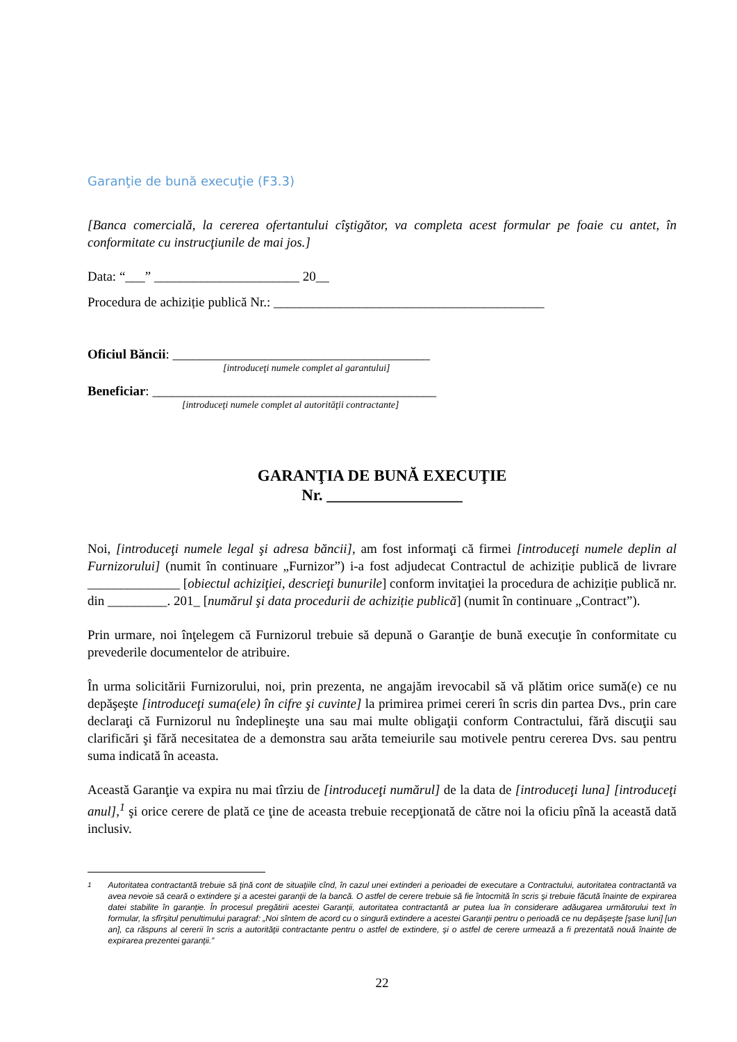Garanţie de bună execuţie (F3.3)
[Banca comercială, la cererea ofertantului cîştigător, va completa acest formular pe foaie cu antet, în conformitate cu instrucţiunile de mai jos.]
Data: “___” ______________________ 20__
Procedura de achiziție publică Nr.: _________________________________________
Oficiul Băncii: _______________________________________
[introduceţi numele complet al garantului]
Beneficiar: ___________________________________________
[introduceţi numele complet al autorităţii contractante]
GARANŢIA DE BUNĂ EXECUŢIE
Nr. _________________
Noi, [introduceţi numele legal şi adresa băncii], am fost informaţi că firmei [introduceţi numele deplin al Furnizorului] (numit în continuare „Furnizor”) i-a fost adjudecat Contractul de achiziție publică de livrare ______________ [obiectul achiziţiei, descrieţi bunurile] conform invitaţiei la procedura de achiziție publică nr. din _________. 201_ [numărul şi data procedurii de achiziție publică] (numit în continuare „Contract”).
Prin urmare, noi înţelegem că Furnizorul trebuie să depună o Garanţie de bună execuţie în conformitate cu prevederile documentelor de atribuire.
În urma solicitării Furnizorului, noi, prin prezenta, ne angajăm irevocabil să vă plătim orice sumă(e) ce nu depăşeşte [introduceţi suma(ele) în cifre şi cuvinte] la primirea primei cereri în scris din partea Dvs., prin care declaraţi că Furnizorul nu îndeplineşte una sau mai multe obligaţii conform Contractului, fără discuţii sau clarificări şi fără necesitatea de a demonstra sau arăta temeiurile sau motivele pentru cererea Dvs. sau pentru suma indicată în aceasta.
Această Garanţie va expira nu mai tîrziu de [introduceţi numărul] de la data de [introduceţi luna] [introduceţi anul],<sup>1</sup> şi orice cerere de plată ce ţine de aceasta trebuie recepţionată de către noi la oficiu pînă la această dată inclusiv.
<sup>1</sup> Autoritatea contractantă trebuie să ţină cont de situaţiile cînd, în cazul unei extinderi a perioadei de executare a Contractului, autoritatea contractantă va avea nevoie să ceară o extindere şi a acestei garanţii de la bancă. O astfel de cerere trebuie să fie întocmită în scris şi trebuie făcută înainte de expirarea datei stabilite în garanţie. În procesul pregătirii acestei Garanţii, autoritatea contractantă ar putea lua în considerare adăugarea următorului text în formular, la sfîrşitul penultimului paragraf: „Noi sîntem de acord cu o singură extindere a acestei Garanţii pentru o perioadă ce nu depăşeşte [şase luni] [un an], ca răspuns al cererii în scris a autorităţii contractante pentru o astfel de extindere, şi o astfel de cerere urmează a fi prezentată nouă înainte de expirarea prezentei garanţii.”
22